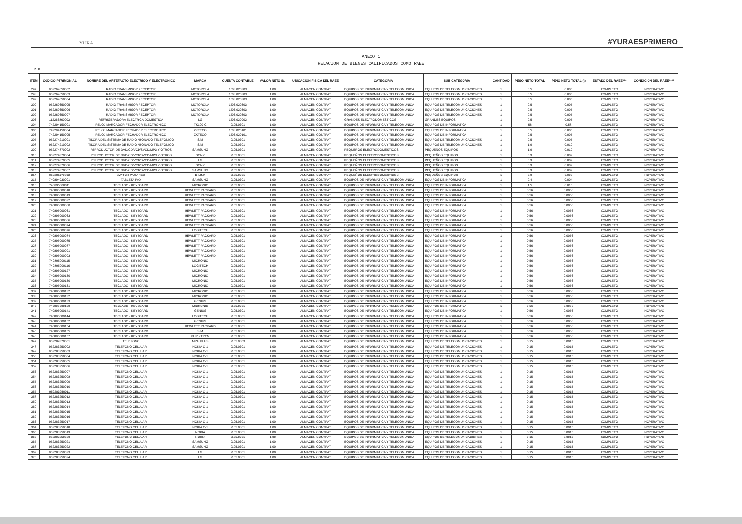YURA
#YURAESPRIMERO
ANEXO 1
RELACION DE BIENES CALIFICADOS COMO RAEE
R.D.
| ITEM | CODIGO PTRIMONIAL | NOMBRE DEL ARTEFACTO ELECTRICO Y ELECTRONICO | MARCA | CUENTA CONTABLE | VALOR NETO S/. | UBICACIÓN FISICA DEL RAEE | CATEGORIA | SUB CATEGORIA | CANTIDAD | PESO NETO TOTAL | PENO NETO TOTAL (t) | ESTADO DEL RAEE*** | CONDICION DEL RAEE**** |
| --- | --- | --- | --- | --- | --- | --- | --- | --- | --- | --- | --- | --- | --- |
| 297 | 952269650002 | RADIO TRANSMISOR RECEPTOR | MOTOROLA | 1503.020303 | 1.00 | ALMACEN CONT.PAT | EQUIPOS DE INFORMATICA Y TELECOMUNICA | EQUIPOS DE TELECOMUNICACIONES | 1 | 0.5 | 0.005 | COMPLETO | INOPERATIVO |
| 298 | 952269650003 | RADIO TRANSMISOR RECEPTOR | MOTOROLA | 1503.020303 | 1.00 | ALMACEN CONT.PAT | EQUIPOS DE INFORMATICA Y TELECOMUNICA | EQUIPOS DE TELECOMUNICACIONES | 1 | 0.5 | 0.005 | COMPLETO | INOPERATIVO |
| 299 | 952269650004 | RADIO TRANSMISOR RECEPTOR | MOTOROLA | 1503.020303 | 1.00 | ALMACEN CONT.PAT | EQUIPOS DE INFORMATICA Y TELECOMUNICA | EQUIPOS DE TELECOMUNICACIONES | 1 | 0.5 | 0.005 | COMPLETO | INOPERATIVO |
| 300 | 952269650005 | RADIO TRANSMISOR RECEPTOR | MOTOROLA | 1503.020303 | 1.00 | ALMACEN CONT.PAT | EQUIPOS DE INFORMATICA Y TELECOMUNICA | EQUIPOS DE TELECOMUNICACIONES | 1 | 0.5 | 0.005 | COMPLETO | INOPERATIVO |
| 301 | 952269650006 | RADIO TRANSMISOR RECEPTOR | MOTOROLA | 1503.020303 | 1.00 | ALMACEN CONT.PAT | EQUIPOS DE INFORMATICA Y TELECOMUNICA | EQUIPOS DE TELECOMUNICACIONES | 1 | 0.5 | 0.005 | COMPLETO | INOPERATIVO |
| 302 | 952269650007 | RADIO TRANSMISOR RECEPTOR | MOTOROLA | 1503.020303 | 1.00 | ALMACEN CONT.PAT | EQUIPOS DE INFORMATICA Y TELECOMUNICA | EQUIPOS DE TELECOMUNICACIONES | 1 | 0.5 | 0.005 | COMPLETO | INOPERATIVO |
| 303 | 112263860003 | REFRIGERADORA ELECTRICA DOMESTICA | LG | 1503.020902 | 1.00 | ALMACEN CONT.PAT | GRANDES ELECTRODOMESTICOS | GRANDES EQUIPOS | 1 | 0.5 | 0.005 | COMPLETO | INOPERATIVO |
| 304 | 742294150001 | RELOJ MARCADOR FECHADOR ELECTRONICO | TK100-C | 9105.0301 | 1.00 | ALMACEN CONT.PAT | EQUIPOS DE INFORMATICA Y TELECOMUNICA | EQUIPOS DE INFORMATICA | 1 | 58 | 0.58 | COMPLETO | INOPERATIVO |
| 305 | 742294150004 | RELOJ MARCADOR FECHADOR ELECTRONICO | ZKTECO | 1503.020101 | 1.00 | ALMACEN CONT.PAT | EQUIPOS DE INFORMATICA Y TELECOMUNICA | EQUIPOS DE INFORMATICA | 1 | 0.5 | 0.005 | COMPLETO | INOPERATIVO |
| 306 | 742294150005 | RELOJ MARCADOR FECHADOR ELECTRONICO | ZKTECO | 1503.020101 | 1.00 | ALMACEN CONT.PAT | EQUIPOS DE INFORMATICA Y TELECOMUNICA | EQUIPOS DE INFORMATICA | 1 | 0.5 | 0.005 | COMPLETO | INOPERATIVO |
| 307 | 952274210001 | TIDORA DEL SISTEMA DE RADIO ABONADO TELEFONICO | S/M | 9105.0301 | 1.00 | ALMACEN CONT.PAT | EQUIPOS DE INFORMATICA Y TELECOMUNICA | EQUIPOS DE TELECOMUNICACIONES | 1 | 0.5 | 0.005 | COMPLETO | INOPERATIVO |
| 308 | 952274210002 | TIDORA DEL SISTEMA DE RADIO ABONADO TELEFONICO | S/M | 9105.0301 | 1.00 | ALMACEN CONT.PAT | EQUIPOS DE INFORMATICA Y TELECOMUNICA | EQUIPOS DE TELECOMUNICACIONES | 1 | 1.9 | 0.019 | COMPLETO | INOPERATIVO |
| 309 | 952274870002 | REPRODUCTOR DE DVD/CD/VCD/SVCD/MP3 Y OTROS | SAMSUNG | 9105.0301 | 1.00 | ALMACEN CONT.PAT | PEQUEÑOS ELECTRODOMÉSTICOS | PEQUEÑOS EQUIPOS | 1 | 1.9 | 0.019 | COMPLETO | INOPERATIVO |
| 310 | 952274870004 | REPRODUCTOR DE DVD/CD/VCD/SVCD/MP3 Y OTROS | SONY | 9105.0301 | 1.00 | ALMACEN CONT.PAT | PEQUEÑOS ELECTRODOMÉSTICOS | PEQUEÑOS EQUIPOS | 1 | 0.9 | 0.009 | COMPLETO | INOPERATIVO |
| 311 | 952274870005 | REPRODUCTOR DE DVD/CD/VCD/SVCD/MP3 Y OTROS | LG | 9105.0301 | 1.00 | ALMACEN CONT.PAT | PEQUEÑOS ELECTRODOMÉSTICOS | PEQUEÑOS EQUIPOS | 1 | 0.9 | 0.009 | COMPLETO | INOPERATIVO |
| 312 | 952274870006 | REPRODUCTOR DE DVD/CD/VCD/SVCD/MP3 Y OTROS | SONY | 9105.0301 | 1.00 | ALMACEN CONT.PAT | PEQUEÑOS ELECTRODOMÉSTICOS | PEQUEÑOS EQUIPOS | 1 | 0.9 | 0.009 | COMPLETO | INOPERATIVO |
| 313 | 952274870007 | REPRODUCTOR DE DVD/CD/VCD/SVCD/MP3 Y OTROS | SAMSUNG | 9105.0301 | 1.00 | ALMACEN CONT.PAT | PEQUEÑOS ELECTRODOMÉSTICOS | PEQUEÑOS EQUIPOS | 1 | 0.9 | 0.009 | COMPLETO | INOPERATIVO |
| 314 | 952281170003 | SWITCH PARA RED | D-LINK | 9105.0301 | 1.00 | ALMACEN CONT.PAT | PEQUEÑOS ELECTRODOMÉSTICOS | PEQUEÑOS EQUIPOS | 1 | 0.9 | 0.009 | COMPLETO | INOPERATIVO |
| 315 | 740894930001 | TABLETA PAD | SAMSUNG | 9105.0301 | 1.00 | ALMACEN CONT.PAT | EQUIPOS DE INFORMATICA Y TELECOMUNICA | EQUIPOS DE INFORMATICA | 1 | 0.4 | 0.004 | COMPLETO | INOPERATIVO |
| 316 | 740895000011 | TECLADO - KEYBOARD | MICRONIC | 9105.0301 | 1.00 | ALMACEN CONT.PAT | EQUIPOS DE INFORMATICA Y TELECOMUNICA | EQUIPOS DE INFORMATICA | 1 | 1.5 | 0.015 | COMPLETO | INOPERATIVO |
| 317 | 740895000018 | TECLADO - KEYBOARD | HEWLETT PACKARD | 9105.0301 | 1.00 | ALMACEN CONT.PAT | EQUIPOS DE INFORMATICA Y TELECOMUNICA | EQUIPOS DE INFORMATICA | 1 | 0.56 | 0.0056 | COMPLETO | INOPERATIVO |
| 318 | 740895000019 | TECLADO - KEYBOARD | HEWLETT PACKARD | 9105.0301 | 1.00 | ALMACEN CONT.PAT | EQUIPOS DE INFORMATICA Y TELECOMUNICA | EQUIPOS DE INFORMATICA | 1 | 0.56 | 0.0056 | COMPLETO | INOPERATIVO |
| 319 | 740895000022 | TECLADO - KEYBOARD | HEWLETT PACKARD | 9105.0301 | 1.00 | ALMACEN CONT.PAT | EQUIPOS DE INFORMATICA Y TELECOMUNICA | EQUIPOS DE INFORMATICA | 1 | 0.56 | 0.0056 | COMPLETO | INOPERATIVO |
| 320 | 740895000060 | TECLADO - KEYBOARD | HEWLETT PACKARD | 9105.0301 | 1.00 | ALMACEN CONT.PAT | EQUIPOS DE INFORMATICA Y TELECOMUNICA | EQUIPOS DE INFORMATICA | 1 | 0.56 | 0.0056 | COMPLETO | INOPERATIVO |
| 321 | 740895000061 | TECLADO - KEYBOARD | HEWLETT PACKARD | 9105.0301 | 1.00 | ALMACEN CONT.PAT | EQUIPOS DE INFORMATICA Y TELECOMUNICA | EQUIPOS DE INFORMATICA | 1 | 0.56 | 0.0056 | COMPLETO | INOPERATIVO |
| 322 | 740895000063 | TECLADO - KEYBOARD | HEWLETT PACKARD | 9105.0301 | 1.00 | ALMACEN CONT.PAT | EQUIPOS DE INFORMATICA Y TELECOMUNICA | EQUIPOS DE INFORMATICA | 1 | 0.56 | 0.0056 | COMPLETO | INOPERATIVO |
| 323 | 740895000066 | TECLADO - KEYBOARD | HEWLETT PACKARD | 9105.0301 | 1.00 | ALMACEN CONT.PAT | EQUIPOS DE INFORMATICA Y TELECOMUNICA | EQUIPOS DE INFORMATICA | 1 | 0.56 | 0.0056 | COMPLETO | INOPERATIVO |
| 324 | 740895000074 | TECLADO - KEYBOARD | HEWLETT PACKARD | 9105.0301 | 1.00 | ALMACEN CONT.PAT | EQUIPOS DE INFORMATICA Y TELECOMUNICA | EQUIPOS DE INFORMATICA | 1 | 0.56 | 0.0056 | COMPLETO | INOPERATIVO |
| 325 | 740895000076 | TECLADO - KEYBOARD | LOGITECH | 9105.0301 | 1.00 | ALMACEN CONT.PAT | EQUIPOS DE INFORMATICA Y TELECOMUNICA | EQUIPOS DE INFORMATICA | 1 | 0.56 | 0.0056 | COMPLETO | INOPERATIVO |
| 326 | 740895000084 | TECLADO - KEYBOARD | HEWLETT PACKARD | 9105.0301 | 1.00 | ALMACEN CONT.PAT | EQUIPOS DE INFORMATICA Y TELECOMUNICA | EQUIPOS DE INFORMATICA | 1 | 0.56 | 0.0056 | COMPLETO | INOPERATIVO |
| 327 | 740895000085 | TECLADO - KEYBOARD | HEWLETT PACKARD | 9105.0301 | 1.00 | ALMACEN CONT.PAT | EQUIPOS DE INFORMATICA Y TELECOMUNICA | EQUIPOS DE INFORMATICA | 1 | 0.56 | 0.0056 | COMPLETO | INOPERATIVO |
| 328 | 740895000087 | TECLADO - KEYBOARD | HEWLETT PACKARD | 9105.0301 | 1.00 | ALMACEN CONT.PAT | EQUIPOS DE INFORMATICA Y TELECOMUNICA | EQUIPOS DE INFORMATICA | 1 | 0.56 | 0.0056 | COMPLETO | INOPERATIVO |
| 329 | 740895000091 | TECLADO - KEYBOARD | HEWLETT PACKARD | 9105.0301 | 1.00 | ALMACEN CONT.PAT | EQUIPOS DE INFORMATICA Y TELECOMUNICA | EQUIPOS DE INFORMATICA | 1 | 0.56 | 0.0056 | COMPLETO | INOPERATIVO |
| 330 | 740895000093 | TECLADO - KEYBOARD | HEWLETT PACKARD | 9105.0301 | 1.00 | ALMACEN CONT.PAT | EQUIPOS DE INFORMATICA Y TELECOMUNICA | EQUIPOS DE INFORMATICA | 1 | 0.56 | 0.0056 | COMPLETO | INOPERATIVO |
| 331 | 740895000115 | TECLADO - KEYBOARD | MICRONIC | 9105.0301 | 1.00 | ALMACEN CONT.PAT | EQUIPOS DE INFORMATICA Y TELECOMUNICA | EQUIPOS DE INFORMATICA | 1 | 0.56 | 0.0056 | COMPLETO | INOPERATIVO |
| 332 | 740895000116 | TECLADO - KEYBOARD | LOGITECH | 9105.0301 | 1.00 | ALMACEN CONT.PAT | EQUIPOS DE INFORMATICA Y TELECOMUNICA | EQUIPOS DE INFORMATICA | 1 | 0.56 | 0.0056 | COMPLETO | INOPERATIVO |
| 333 | 740895000127 | TECLADO - KEYBOARD | MICRONIC | 9105.0301 | 1.00 | ALMACEN CONT.PAT | EQUIPOS DE INFORMATICA Y TELECOMUNICA | EQUIPOS DE INFORMATICA | 1 | 0.56 | 0.0056 | COMPLETO | INOPERATIVO |
| 334 | 740895000130 | TECLADO - KEYBOARD | MICRONIC | 9105.0301 | 1.00 | ALMACEN CONT.PAT | EQUIPOS DE INFORMATICA Y TELECOMUNICA | EQUIPOS DE INFORMATICA | 1 | 0.56 | 0.0056 | COMPLETO | INOPERATIVO |
| 335 | 740895000130 | TECLADO - KEYBOARD | MICRONIC | 9105.0301 | 1.00 | ALMACEN CONT.PAT | EQUIPOS DE INFORMATICA Y TELECOMUNICA | EQUIPOS DE INFORMATICA | 1 | 0.56 | 0.0056 | COMPLETO | INOPERATIVO |
| 336 | 740895000131 | TECLADO - KEYBOARD | MICRONIC | 9105.0301 | 1.00 | ALMACEN CONT.PAT | EQUIPOS DE INFORMATICA Y TELECOMUNICA | EQUIPOS DE INFORMATICA | 1 | 0.56 | 0.0056 | COMPLETO | INOPERATIVO |
| 337 | 740895000132 | TECLADO - KEYBOARD | MICRONIC | 9105.0301 | 1.00 | ALMACEN CONT.PAT | EQUIPOS DE INFORMATICA Y TELECOMUNICA | EQUIPOS DE INFORMATICA | 1 | 0.56 | 0.0056 | COMPLETO | INOPERATIVO |
| 338 | 740895000132 | TECLADO - KEYBOARD | MICRONIC | 9105.0301 | 1.00 | ALMACEN CONT.PAT | EQUIPOS DE INFORMATICA Y TELECOMUNICA | EQUIPOS DE INFORMATICA | 1 | 0.56 | 0.0056 | COMPLETO | INOPERATIVO |
| 339 | 740895000133 | TECLADO - KEYBOARD | GENIUS | 9105.0301 | 1.00 | ALMACEN CONT.PAT | EQUIPOS DE INFORMATICA Y TELECOMUNICA | EQUIPOS DE INFORMATICA | 1 | 0.56 | 0.0056 | COMPLETO | INOPERATIVO |
| 340 | 740895000139 | TECLADO - KEYBOARD | MICRONIC | 9105.0301 | 1.00 | ALMACEN CONT.PAT | EQUIPOS DE INFORMATICA Y TELECOMUNICA | EQUIPOS DE INFORMATICA | 1 | 0.56 | 0.0056 | COMPLETO | INOPERATIVO |
| 341 | 740895000141 | TECLADO - KEYBOARD | GENIUS | 9105.0301 | 1.00 | ALMACEN CONT.PAT | EQUIPOS DE INFORMATICA Y TELECOMUNICA | EQUIPOS DE INFORMATICA | 1 | 0.56 | 0.0056 | COMPLETO | INOPERATIVO |
| 342 | 740895000144 | TECLADO - KEYBOARD | LOGITECH | 9105.0301 | 1.00 | ALMACEN CONT.PAT | EQUIPOS DE INFORMATICA Y TELECOMUNICA | EQUIPOS DE INFORMATICA | 1 | 0.56 | 0.0056 | COMPLETO | INOPERATIVO |
| 343 | 740895000152 | TECLADO - KEYBOARD | GENIUS | 9105.0301 | 1.00 | ALMACEN CONT.PAT | EQUIPOS DE INFORMATICA Y TELECOMUNICA | EQUIPOS DE INFORMATICA | 1 | 0.56 | 0.0056 | COMPLETO | INOPERATIVO |
| 344 | 740895000154 | TECLADO - KEYBOARD | HEWLETT PACKARD | 9105.0301 | 1.00 | ALMACEN CONT.PAT | EQUIPOS DE INFORMATICA Y TELECOMUNICA | EQUIPOS DE INFORMATICA | 1 | 0.56 | 0.0056 | COMPLETO | INOPERATIVO |
| 345 | 740895000155 | TECLADO - KEYBOARD | S/M | 9105.0301 | 1.00 | ALMACEN CONT.PAT | EQUIPOS DE INFORMATICA Y TELECOMUNICA | EQUIPOS DE INFORMATICA | 1 | 0.56 | 0.0056 | COMPLETO | INOPERATIVO |
| 346 | 740895000157 | TECLADO - KEYBOARD | KLIP XTREM | 9105.0301 | 1.00 | ALMACEN CONT.PAT | EQUIPOS DE INFORMATICA Y TELECOMUNICA | EQUIPOS DE INFORMATICA | 1 | 0.56 | 0.0056 | COMPLETO | INOPERATIVO |
| 347 | 952282870001 | TELEFONO | NIZU PLUS | 9105.0303 | 1.00 | ALMACEN CONT.PAT | EQUIPOS DE INFORMATICA Y TELECOMUNICA | EQUIPOS DE TELECOMUNICACIONES | 1 | 0.15 | 0.0015 | COMPLETO | INOPERATIVO |
| 348 | 952283250002 | TELEFONO CELULAR | NOKIA C-1 | 9105.0301 | 1.00 | ALMACEN CONT.PAT | EQUIPOS DE INFORMATICA Y TELECOMUNICA | EQUIPOS DE TELECOMUNICACIONES | 1 | 0.15 | 0.0015 | COMPLETO | INOPERATIVO |
| 349 | 952283250003 | TELEFONO CELULAR | NOKIA C-1 | 9105.0301 | 1.00 | ALMACEN CONT.PAT | EQUIPOS DE INFORMATICA Y TELECOMUNICA | EQUIPOS DE TELECOMUNICACIONES | 1 | 0.15 | 0.0015 | COMPLETO | INOPERATIVO |
| 350 | 952283250004 | TELEFONO CELULAR | NOKIA C-1 | 9105.0301 | 1.00 | ALMACEN CONT.PAT | EQUIPOS DE INFORMATICA Y TELECOMUNICA | EQUIPOS DE TELECOMUNICACIONES | 1 | 0.15 | 0.0015 | COMPLETO | INOPERATIVO |
| 351 | 952283250005 | TELEFONO CELULAR | NOKIA C-1 | 9105.0301 | 1.00 | ALMACEN CONT.PAT | EQUIPOS DE INFORMATICA Y TELECOMUNICA | EQUIPOS DE TELECOMUNICACIONES | 1 | 0.15 | 0.0015 | COMPLETO | INOPERATIVO |
| 352 | 952283250006 | TELEFONO CELULAR | NOKIA C-1 | 9105.0301 | 1.00 | ALMACEN CONT.PAT | EQUIPOS DE INFORMATICA Y TELECOMUNICA | EQUIPOS DE TELECOMUNICACIONES | 1 | 0.15 | 0.0015 | COMPLETO | INOPERATIVO |
| 353 | 952283250007 | TELEFONO CELULAR | NOKIA C-1 | 9105.0301 | 1.00 | ALMACEN CONT.PAT | EQUIPOS DE INFORMATICA Y TELECOMUNICA | EQUIPOS DE TELECOMUNICACIONES | 1 | 0.15 | 0.0015 | COMPLETO | INOPERATIVO |
| 354 | 952283250008 | TELEFONO CELULAR | NOKIA C-1 | 9105.0301 | 1.00 | ALMACEN CONT.PAT | EQUIPOS DE INFORMATICA Y TELECOMUNICA | EQUIPOS DE TELECOMUNICACIONES | 1 | 0.15 | 0.0015 | COMPLETO | INOPERATIVO |
| 355 | 952283250009 | TELEFONO CELULAR | NOKIA C-1 | 9105.0301 | 1.00 | ALMACEN CONT.PAT | EQUIPOS DE INFORMATICA Y TELECOMUNICA | EQUIPOS DE TELECOMUNICACIONES | 1 | 0.15 | 0.0015 | COMPLETO | INOPERATIVO |
| 356 | 952283250010 | TELEFONO CELULAR | NOKIA C-1 | 9105.0301 | 1.00 | ALMACEN CONT.PAT | EQUIPOS DE INFORMATICA Y TELECOMUNICA | EQUIPOS DE TELECOMUNICACIONES | 1 | 0.15 | 0.0015 | COMPLETO | INOPERATIVO |
| 357 | 952283250011 | TELEFONO CELULAR | NOKIA C-1 | 9105.0301 | 1.00 | ALMACEN CONT.PAT | EQUIPOS DE INFORMATICA Y TELECOMUNICA | EQUIPOS DE TELECOMUNICACIONES | 1 | 0.15 | 0.0015 | COMPLETO | INOPERATIVO |
| 358 | 952283250012 | TELEFONO CELULAR | NOKIA C-1 | 9105.0301 | 1.00 | ALMACEN CONT.PAT | EQUIPOS DE INFORMATICA Y TELECOMUNICA | EQUIPOS DE TELECOMUNICACIONES | 1 | 0.15 | 0.0015 | COMPLETO | INOPERATIVO |
| 359 | 952283250013 | TELEFONO CELULAR | NOKIA C-1 | 9105.0301 | 1.00 | ALMACEN CONT.PAT | EQUIPOS DE INFORMATICA Y TELECOMUNICA | EQUIPOS DE TELECOMUNICACIONES | 1 | 0.15 | 0.0015 | COMPLETO | INOPERATIVO |
| 360 | 952283250014 | TELEFONO CELULAR | NOKIA C-1 | 9105.0301 | 1.00 | ALMACEN CONT.PAT | EQUIPOS DE INFORMATICA Y TELECOMUNICA | EQUIPOS DE TELECOMUNICACIONES | 1 | 0.15 | 0.0015 | COMPLETO | INOPERATIVO |
| 361 | 952283250015 | TELEFONO CELULAR | NOKIA C-1 | 9105.0301 | 1.00 | ALMACEN CONT.PAT | EQUIPOS DE INFORMATICA Y TELECOMUNICA | EQUIPOS DE TELECOMUNICACIONES | 1 | 0.15 | 0.0015 | COMPLETO | INOPERATIVO |
| 362 | 952283250016 | TELEFONO CELULAR | NOKIA C-1 | 9105.0301 | 1.00 | ALMACEN CONT.PAT | EQUIPOS DE INFORMATICA Y TELECOMUNICA | EQUIPOS DE TELECOMUNICACIONES | 1 | 0.15 | 0.0015 | COMPLETO | INOPERATIVO |
| 363 | 952283250017 | TELEFONO CELULAR | NOKIA C-1 | 9105.0301 | 1.00 | ALMACEN CONT.PAT | EQUIPOS DE INFORMATICA Y TELECOMUNICA | EQUIPOS DE TELECOMUNICACIONES | 1 | 0.15 | 0.0015 | COMPLETO | INOPERATIVO |
| 364 | 952283250018 | TELEFONO CELULAR | NOKIA C-1 | 9105.0301 | 1.00 | ALMACEN CONT.PAT | EQUIPOS DE INFORMATICA Y TELECOMUNICA | EQUIPOS DE TELECOMUNICACIONES | 1 | 0.15 | 0.0015 | COMPLETO | INOPERATIVO |
| 365 | 952283250019 | TELEFONO CELULAR | NOKIA | 9105.0301 | 1.00 | ALMACEN CONT.PAT | EQUIPOS DE INFORMATICA Y TELECOMUNICA | EQUIPOS DE TELECOMUNICACIONES | 1 | 0.15 | 0.0015 | COMPLETO | INOPERATIVO |
| 366 | 952283250020 | TELEFONO CELULAR | NOKIA | 9105.0301 | 1.00 | ALMACEN CONT.PAT | EQUIPOS DE INFORMATICA Y TELECOMUNICA | EQUIPOS DE TELECOMUNICACIONES | 1 | 0.15 | 0.0015 | COMPLETO | INOPERATIVO |
| 367 | 952283250021 | TELEFONO CELULAR | SAMSUNG | 9105.0301 | 1.00 | ALMACEN CONT.PAT | EQUIPOS DE INFORMATICA Y TELECOMUNICA | EQUIPOS DE TELECOMUNICACIONES | 1 | 0.15 | 0.0015 | COMPLETO | INOPERATIVO |
| 368 | 952283250022 | TELEFONO CELULAR | SAMSUNG | 9105.0301 | 1.00 | ALMACEN CONT.PAT | EQUIPOS DE INFORMATICA Y TELECOMUNICA | EQUIPOS DE TELECOMUNICACIONES | 1 | 0.15 | 0.0015 | COMPLETO | INOPERATIVO |
| 369 | 952283250023 | TELEFONO CELULAR | LG | 9105.0301 | 1.00 | ALMACEN CONT.PAT | EQUIPOS DE INFORMATICA Y TELECOMUNICA | EQUIPOS DE TELECOMUNICACIONES | 1 | 0.15 | 0.0015 | COMPLETO | INOPERATIVO |
| 370 | 952283250024 | TELEFONO CELULAR | LG | 9105.0301 | 1.00 | ALMACEN CONT.PAT | EQUIPOS DE INFORMATICA Y TELECOMUNICA | EQUIPOS DE TELECOMUNICACIONES | 1 | 0.15 | 0.0015 | COMPLETO | INOPERATIVO |